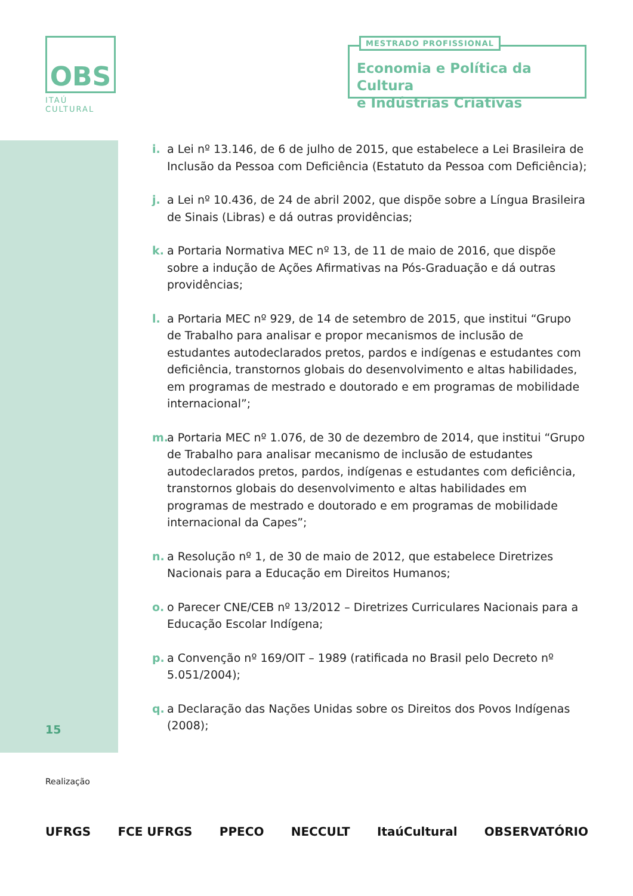OBS
ITAÚ CULTURAL
MESTRADO PROFISSIONAL
Economia e Política da Cultura
e Indústrias Criativas
i. a Lei nº 13.146, de 6 de julho de 2015, que estabelece a Lei Brasileira de Inclusão da Pessoa com Deficiência (Estatuto da Pessoa com Deficiência);
j. a Lei nº 10.436, de 24 de abril 2002, que dispõe sobre a Língua Brasileira de Sinais (Libras) e dá outras providências;
k. a Portaria Normativa MEC nº 13, de 11 de maio de 2016, que dispõe sobre a indução de Ações Afirmativas na Pós-Graduação e dá outras providências;
l. a Portaria MEC nº 929, de 14 de setembro de 2015, que institui “Grupo de Trabalho para analisar e propor mecanismos de inclusão de estudantes autodeclarados pretos, pardos e indígenas e estudantes com deficiência, transtornos globais do desenvolvimento e altas habilidades, em programas de mestrado e doutorado e em programas de mobilidade internacional”;
m. a Portaria MEC nº 1.076, de 30 de dezembro de 2014, que institui “Grupo de Trabalho para analisar mecanismo de inclusão de estudantes autodeclarados pretos, pardos, indígenas e estudantes com deficiência, transtornos globais do desenvolvimento e altas habilidades em programas de mestrado e doutorado e em programas de mobilidade internacional da Capes”;
n. a Resolução nº 1, de 30 de maio de 2012, que estabelece Diretrizes Nacionais para a Educação em Direitos Humanos;
o. o Parecer CNE/CEB nº 13/2012 – Diretrizes Curriculares Nacionais para a Educação Escolar Indígena;
p. a Convenção nº 169/OIT – 1989 (ratificada no Brasil pelo Decreto nº 5.051/2004);
q. a Declaração das Nações Unidas sobre os Direitos dos Povos Indígenas (2008);
15
Realização
UFRGS FCE UFRGS PPECO NECCULT ItaúCultural OBSERVATÓRIO